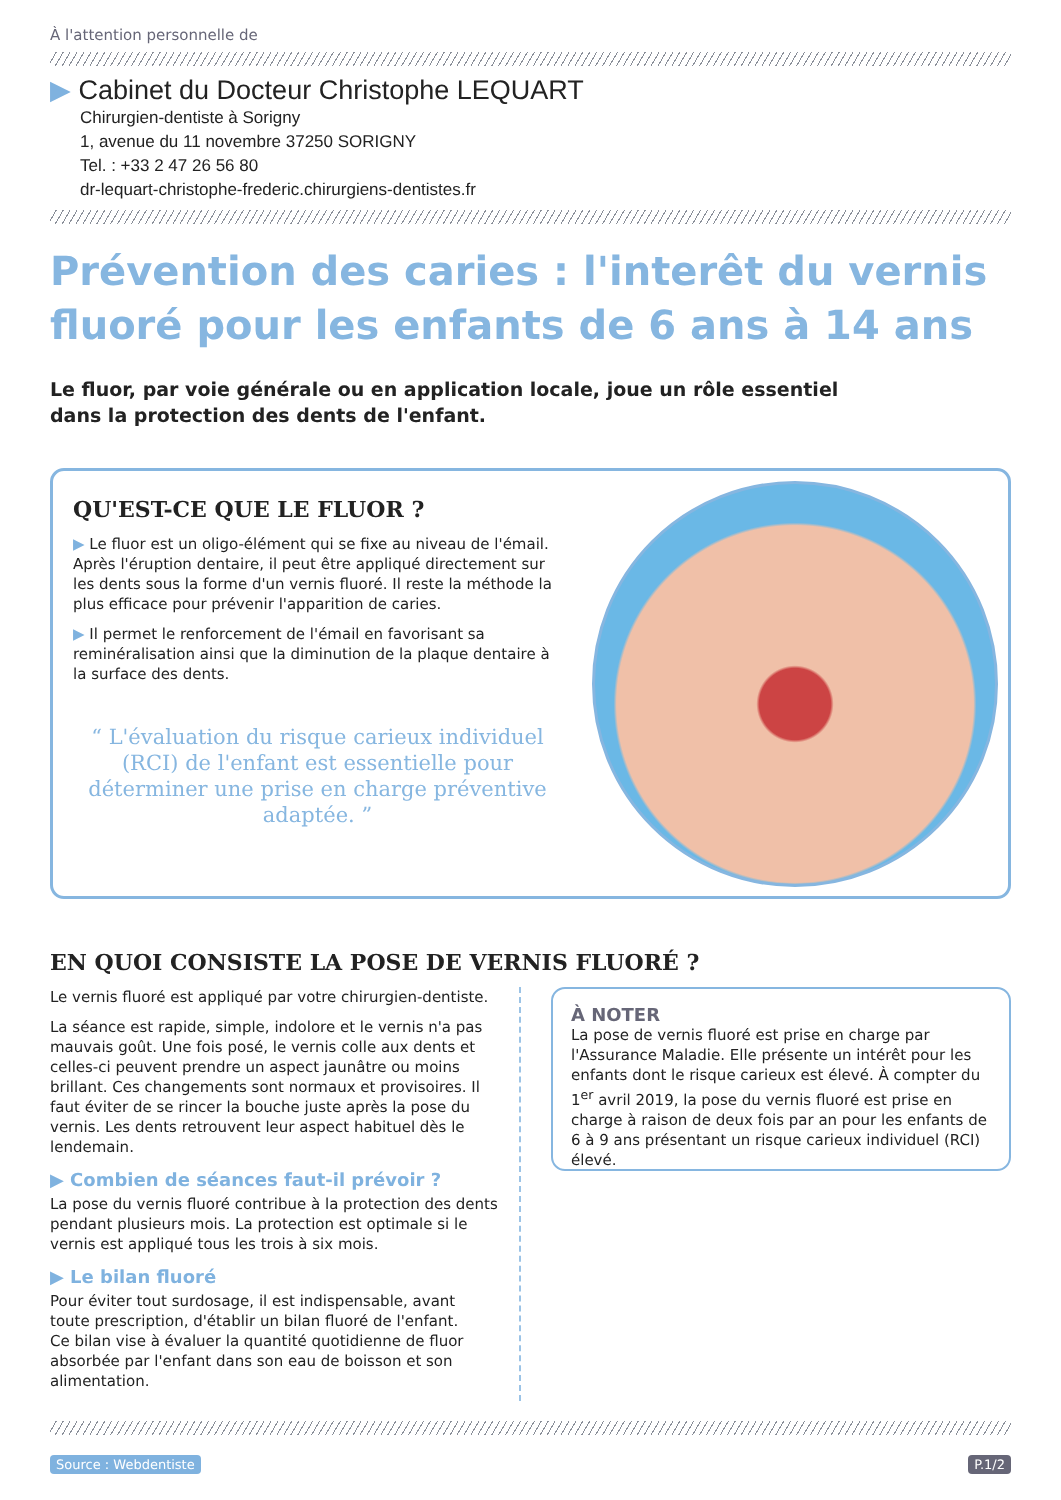À l'attention personnelle de
▶ Cabinet du Docteur Christophe LEQUART
Chirurgien-dentiste à Sorigny
1, avenue du 11 novembre 37250 SORIGNY
Tel. : +33 2 47 26 56 80
dr-lequart-christophe-frederic.chirurgiens-dentistes.fr
Prévention des caries : l'interêt du vernis fluoré pour les enfants de 6 ans à 14 ans
Le fluor, par voie générale ou en application locale, joue un rôle essentiel
dans la protection des dents de l'enfant.
QU'EST-CE QUE LE FLUOR ?
▶ Le fluor est un oligo-élément qui se fixe au niveau de l'émail. Après l'éruption dentaire, il peut être appliqué directement sur les dents sous la forme d'un vernis fluoré. Il reste la méthode la plus efficace pour prévenir l'apparition de caries.
▶ Il permet le renforcement de l'émail en favorisant sa reminéralisation ainsi que la diminution de la plaque dentaire à la surface des dents.
“ L'évaluation du risque carieux individuel (RCI) de l'enfant est essentielle pour déterminer une prise en charge préventive adaptée. ”
EN QUOI CONSISTE LA POSE DE VERNIS FLUORÉ ?
Le vernis fluoré est appliqué par votre chirurgien-dentiste.
La séance est rapide, simple, indolore et le vernis n'a pas mauvais goût. Une fois posé, le vernis colle aux dents et celles-ci peuvent prendre un aspect jaunâtre ou moins brillant. Ces changements sont normaux et provisoires. Il faut éviter de se rincer la bouche juste après la pose du vernis. Les dents retrouvent leur aspect habituel dès le lendemain.
▶ Combien de séances faut-il prévoir ?
La pose du vernis fluoré contribue à la protection des dents pendant plusieurs mois. La protection est optimale si le vernis est appliqué tous les trois à six mois.
▶ Le bilan fluoré
Pour éviter tout surdosage, il est indispensable, avant toute prescription, d'établir un bilan fluoré de l'enfant.
Ce bilan vise à évaluer la quantité quotidienne de fluor absorbée par l'enfant dans son eau de boisson et son alimentation.
À NOTER
La pose de vernis fluoré est prise en charge par l'Assurance Maladie. Elle présente un intérêt pour les enfants dont le risque carieux est élevé. À compter du 1<sup>er</sup> avril 2019, la pose du vernis fluoré est prise en charge à raison de deux fois par an pour les enfants de 6 à 9 ans présentant un risque carieux individuel (RCI) élevé.
Source : Webdentiste P.1/2